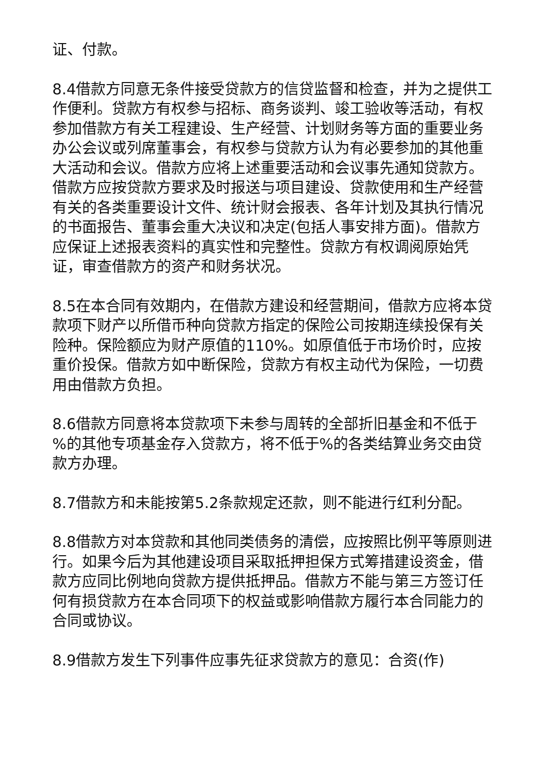证、付款。
8.4借款方同意无条件接受贷款方的信贷监督和检查，并为之提供工作便利。贷款方有权参与招标、商务谈判、竣工验收等活动，有权参加借款方有关工程建设、生产经营、计划财务等方面的重要业务办公会议或列席董事会，有权参与贷款方认为有必要参加的其他重大活动和会议。借款方应将上述重要活动和会议事先通知贷款方。借款方应按贷款方要求及时报送与项目建设、贷款使用和生产经营有关的各类重要设计文件、统计财会报表、各年计划及其执行情况的书面报告、董事会重大决议和决定(包括人事安排方面)。借款方应保证上述报表资料的真实性和完整性。贷款方有权调阅原始凭证，审查借款方的资产和财务状况。
8.5在本合同有效期内，在借款方建设和经营期间，借款方应将本贷款项下财产以所借币种向贷款方指定的保险公司按期连续投保有关险种。保险额应为财产原值的110%。如原值低于市场价时，应按重价投保。借款方如中断保险，贷款方有权主动代为保险，一切费用由借款方负担。
8.6借款方同意将本贷款项下未参与周转的全部折旧基金和不低于 %的其他专项基金存入贷款方，将不低于%的各类结算业务交由贷款方办理。
8.7借款方和未能按第5.2条款规定还款，则不能进行红利分配。
8.8借款方对本贷款和其他同类债务的清偿，应按照比例平等原则进行。如果今后为其他建设项目采取抵押担保方式筹措建设资金，借款方应同比例地向贷款方提供抵押品。借款方不能与第三方签订任何有损贷款方在本合同项下的权益或影响借款方履行本合同能力的合同或协议。
8.9借款方发生下列事件应事先征求贷款方的意见：合资(作)